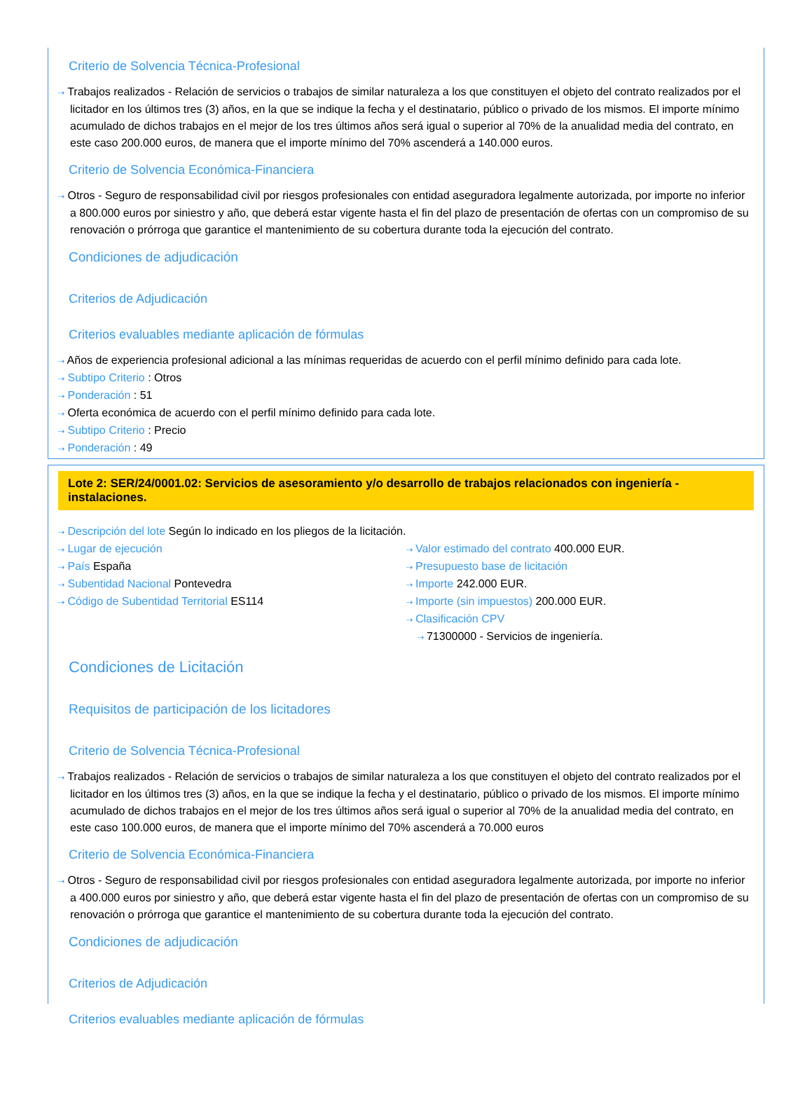Criterio de Solvencia Técnica-Profesional
⇢ Trabajos realizados - Relación de servicios o trabajos de similar naturaleza a los que constituyen el objeto del contrato realizados por el licitador en los últimos tres (3) años, en la que se indique la fecha y el destinatario, público o privado de los mismos. El importe mínimo acumulado de dichos trabajos en el mejor de los tres últimos años será igual o superior al 70% de la anualidad media del contrato, en este caso 200.000 euros, de manera que el importe mínimo del 70% ascenderá a 140.000 euros.
Criterio de Solvencia Económica-Financiera
⇢ Otros - Seguro de responsabilidad civil por riesgos profesionales con entidad aseguradora legalmente autorizada, por importe no inferior a 800.000 euros por siniestro y año, que deberá estar vigente hasta el fin del plazo de presentación de ofertas con un compromiso de su renovación o prórroga que garantice el mantenimiento de su cobertura durante toda la ejecución del contrato.
Condiciones de adjudicación
Criterios de Adjudicación
Criterios evaluables mediante aplicación de fórmulas
⇢ Años de experiencia profesional adicional a las mínimas requeridas de acuerdo con el perfil mínimo definido para cada lote.
⇢ Subtipo Criterio : Otros
⇢ Ponderación : 51
⇢ Oferta económica de acuerdo con el perfil mínimo definido para cada lote.
⇢ Subtipo Criterio : Precio
⇢ Ponderación : 49
Lote 2: SER/24/0001.02: Servicios de asesoramiento y/o desarrollo de trabajos relacionados con ingeniería - instalaciones.
⇢ Descripción del lote Según lo indicado en los pliegos de la licitación.
⇢ Lugar de ejecución
⇢ País España
⇢ Subentidad Nacional Pontevedra
⇢ Código de Subentidad Territorial ES114
⇢ Valor estimado del contrato 400.000 EUR.
⇢ Presupuesto base de licitación
⇢ Importe 242.000 EUR.
⇢ Importe (sin impuestos) 200.000 EUR.
⇢ Clasificación CPV
⇢ 71300000 - Servicios de ingeniería.
Condiciones de Licitación
Requisitos de participación de los licitadores
Criterio de Solvencia Técnica-Profesional
⇢ Trabajos realizados - Relación de servicios o trabajos de similar naturaleza a los que constituyen el objeto del contrato realizados por el licitador en los últimos tres (3) años, en la que se indique la fecha y el destinatario, público o privado de los mismos. El importe mínimo acumulado de dichos trabajos en el mejor de los tres últimos años será igual o superior al 70% de la anualidad media del contrato, en este caso 100.000 euros, de manera que el importe mínimo del 70% ascenderá a 70.000 euros
Criterio de Solvencia Económica-Financiera
⇢ Otros - Seguro de responsabilidad civil por riesgos profesionales con entidad aseguradora legalmente autorizada, por importe no inferior a 400.000 euros por siniestro y año, que deberá estar vigente hasta el fin del plazo de presentación de ofertas con un compromiso de su renovación o prórroga que garantice el mantenimiento de su cobertura durante toda la ejecución del contrato.
Condiciones de adjudicación
Criterios de Adjudicación
Criterios evaluables mediante aplicación de fórmulas